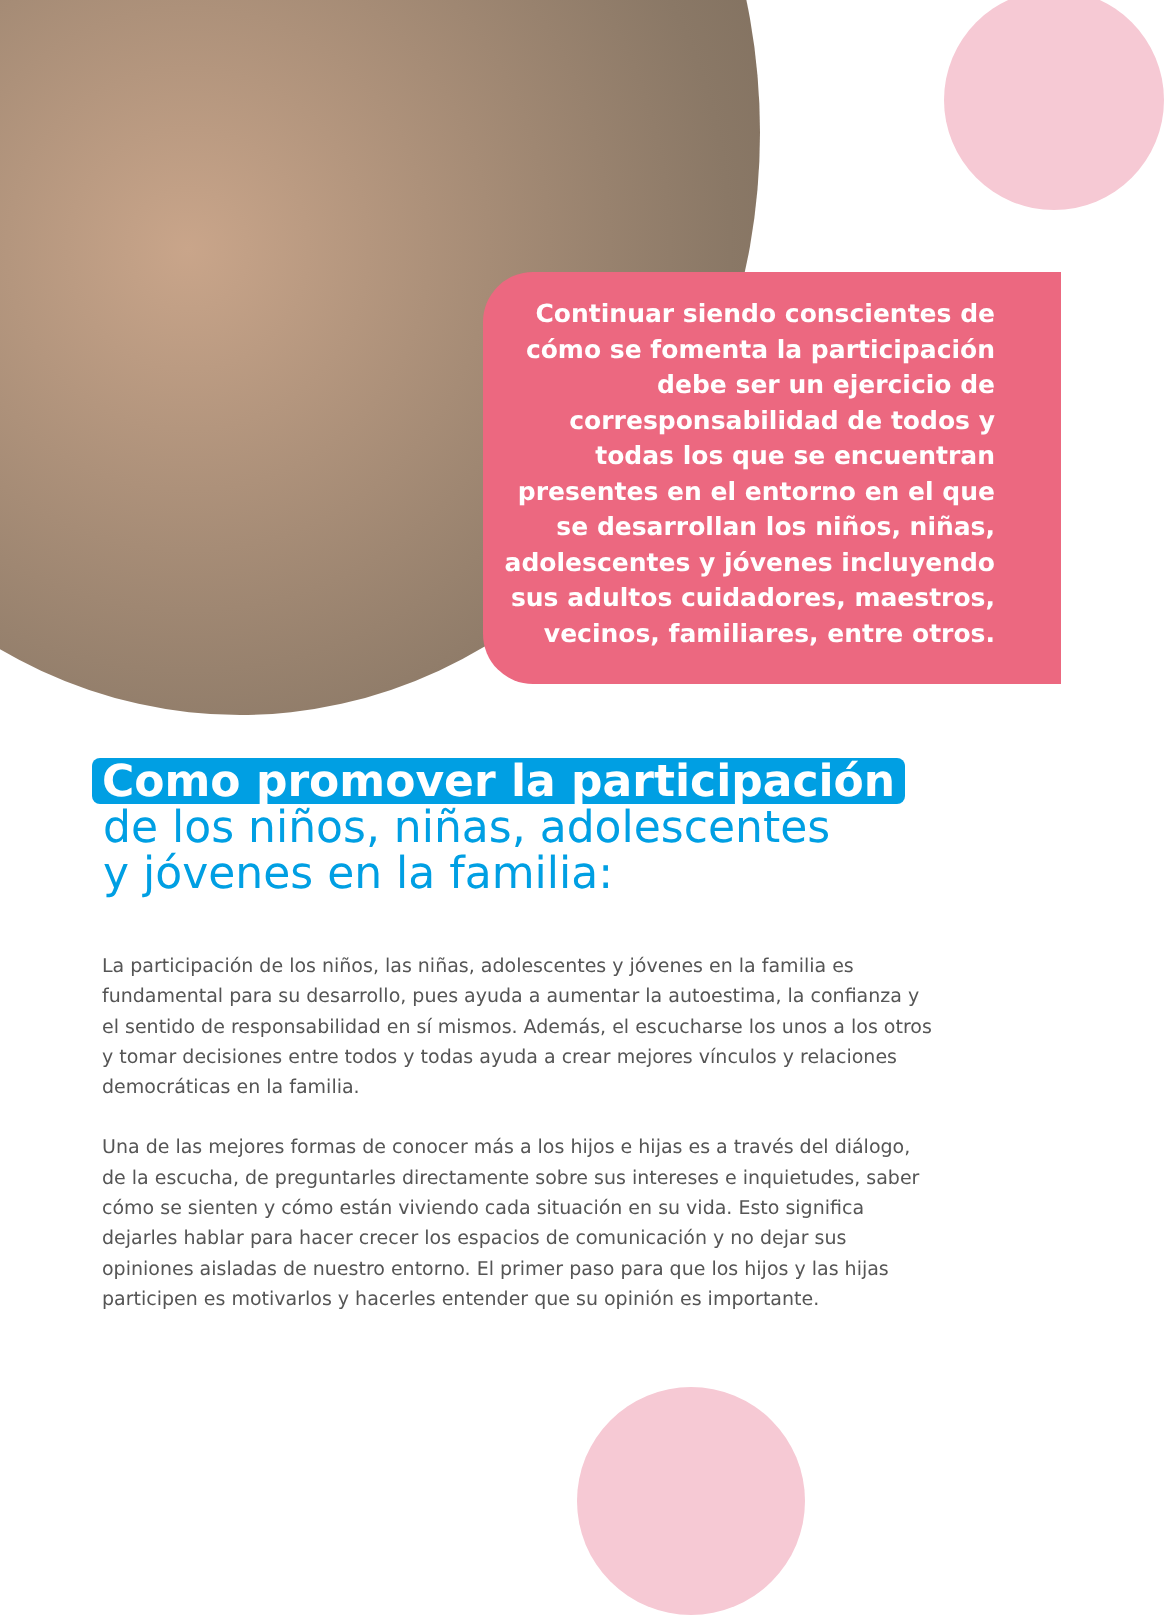Continuar siendo conscientes de cómo se fomenta la participación debe ser un ejercicio de corresponsabilidad de todos y todas los que se encuentran presentes en el entorno en el que se desarrollan los niños, niñas, adolescentes y jóvenes incluyendo sus adultos cuidadores, maestros, vecinos, familiares, entre otros.
Como promover la participación
de los niños, niñas, adolescentes
y jóvenes en la familia:
La participación de los niños, las niñas, adolescentes y jóvenes en la familia es fundamental para su desarrollo, pues ayuda a aumentar la autoestima, la confianza y el sentido de responsabilidad en sí mismos. Además, el escucharse los unos a los otros y tomar decisiones entre todos y todas ayuda a crear mejores vínculos y relaciones democráticas en la familia.
Una de las mejores formas de conocer más a los hijos e hijas es a través del diálogo, de la escucha, de preguntarles directamente sobre sus intereses e inquietudes, saber cómo se sienten y cómo están viviendo cada situación en su vida. Esto significa dejarles hablar para hacer crecer los espacios de comunicación y no dejar sus opiniones aisladas de nuestro entorno. El primer paso para que los hijos y las hijas participen es motivarlos y hacerles entender que su opinión es importante.